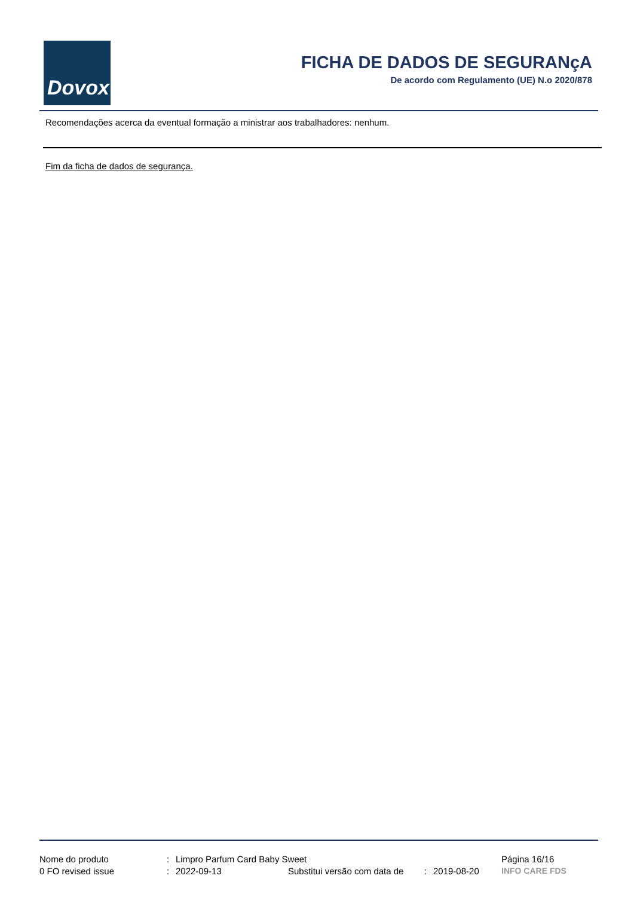Dovox
FICHA DE DADOS DE SEGURANçA
De acordo com Regulamento (UE) N.o 2020/878
Recomendações acerca da eventual formação a ministrar aos trabalhadores: nenhum.
Fim da ficha de dados de segurança.
| Nome do produto | : | Limpro Parfum Card Baby Sweet | | | | Página 16/16 |
| 0 FO revised issue | : | 2022-09-13 | Substitui versão com data de | : | 2019-08-20 | INFO CARE FDS |